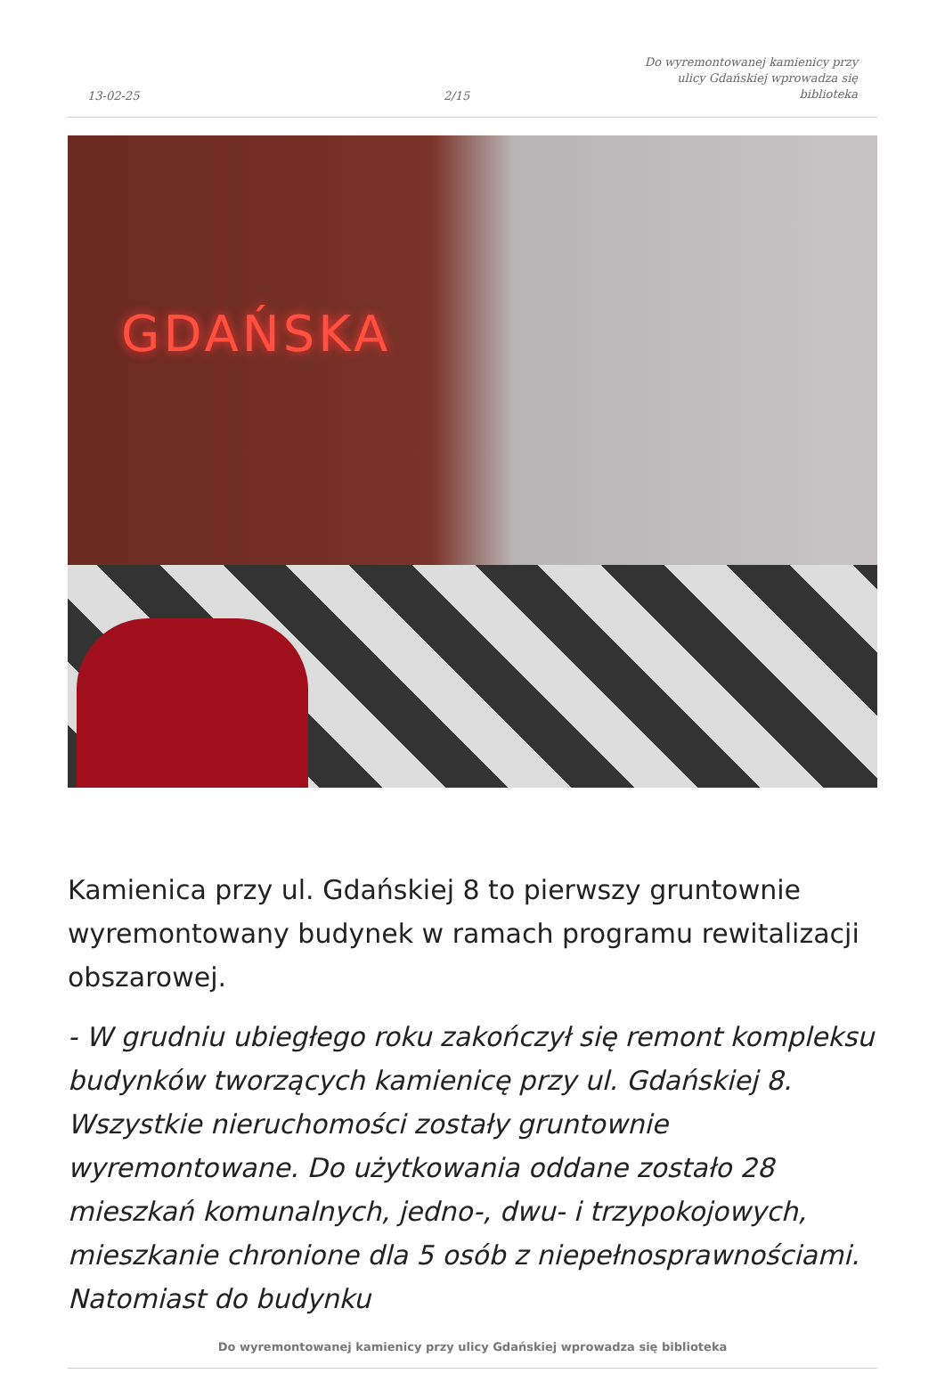13-02-25
2/15
Do wyremontowanej kamienicy przy
ulicy Gdańskiej wprowadza się
biblioteka
GDAŃSKA
Kamienica przy ul. Gdańskiej 8 to pierwszy gruntownie wyremontowany budynek w ramach programu rewitalizacji obszarowej.
- W grudniu ubiegłego roku zakończył się remont kompleksu budynków tworzących kamienicę przy ul. Gdańskiej 8. Wszystkie nieruchomości zostały gruntownie wyremontowane. Do użytkowania oddane zostało 28 mieszkań komunalnych, jedno-, dwu- i trzypokojowych, mieszkanie chronione dla 5 osób z niepełnosprawnościami. Natomiast do budynku
Do wyremontowanej kamienicy przy ulicy Gdańskiej wprowadza się biblioteka